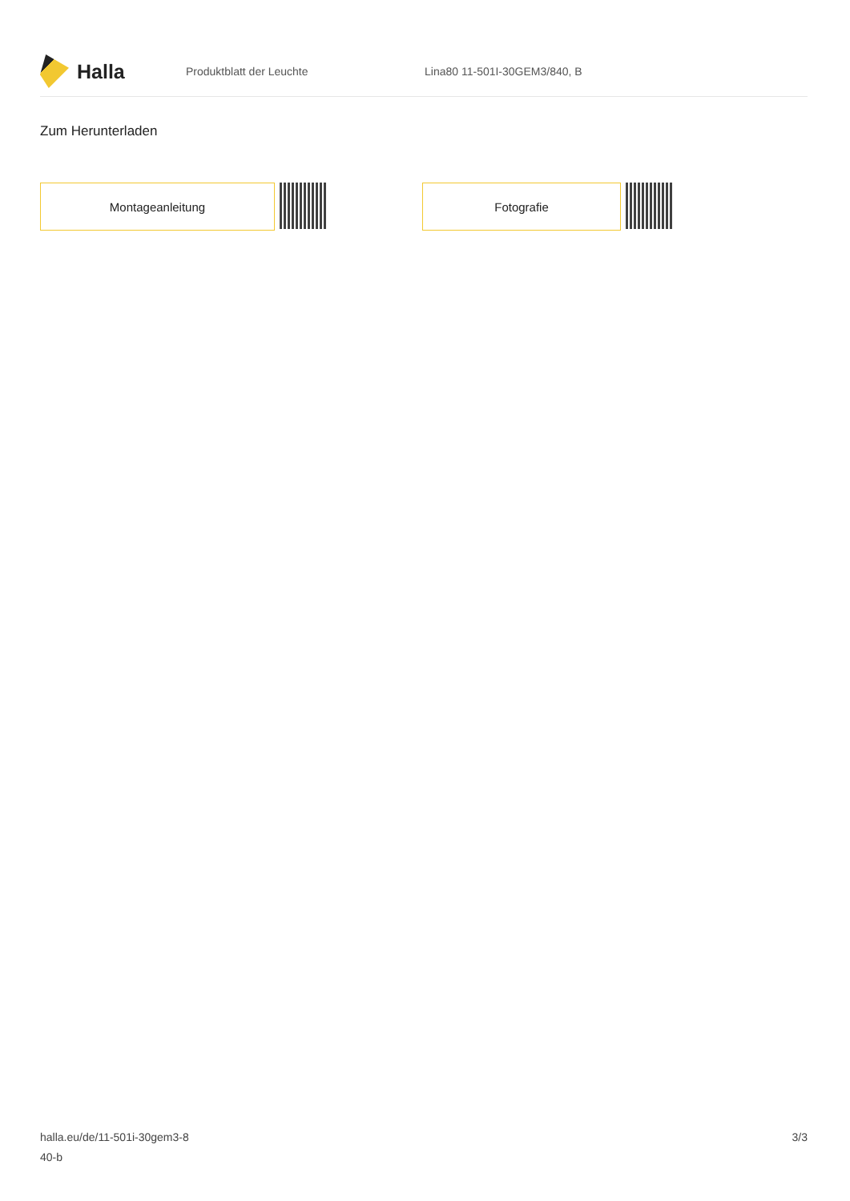Halla
Produktblatt der Leuchte Lina80 11-501I-30GEM3/840, B
Zum Herunterladen
Montageanleitung Fotografie
halla.eu/de/11-501i-30gem3-8
40-b
3/3